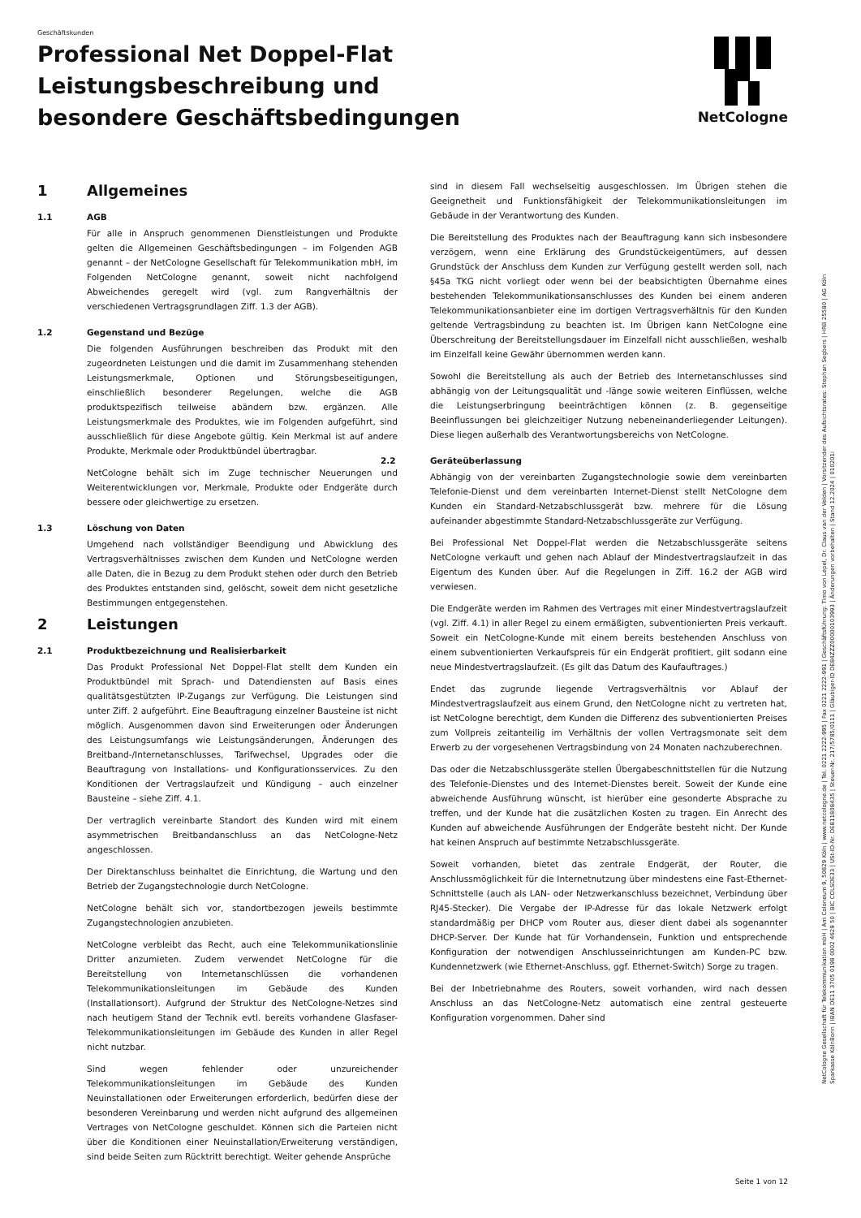Geschäftskunden
Professional Net Doppel-Flat
Leistungsbeschreibung und
besondere Geschäftsbedingungen
NetCologne
1 Allgemeines
1.1 AGB
Für alle in Anspruch genommenen Dienstleistungen und Produkte gelten die Allgemeinen Geschäftsbedingungen – im Folgenden AGB genannt – der NetCologne Gesellschaft für Telekommunikation mbH, im Folgenden NetCologne genannt, soweit nicht nachfolgend Abweichendes geregelt wird (vgl. zum Rangverhältnis der verschiedenen Vertragsgrundlagen Ziff. 1.3 der AGB).
1.2 Gegenstand und Bezüge
Die folgenden Ausführungen beschreiben das Produkt mit den zugeordneten Leistungen und die damit im Zusammenhang stehenden Leistungsmerkmale, Optionen und Störungsbeseitigungen, einschließlich besonderer Regelungen, welche die AGB produktspezifisch teilweise abändern bzw. ergänzen. Alle Leistungsmerkmale des Produktes, wie im Folgenden aufgeführt, sind ausschließlich für diese Angebote gültig. Kein Merkmal ist auf andere Produkte, Merkmale oder Produktbündel übertragbar.
NetCologne behält sich im Zuge technischer Neuerungen und Weiterentwicklungen vor, Merkmale, Produkte oder Endgeräte durch bessere oder gleichwertige zu ersetzen.
1.3 Löschung von Daten
Umgehend nach vollständiger Beendigung und Abwicklung des Vertragsverhältnisses zwischen dem Kunden und NetCologne werden alle Daten, die in Bezug zu dem Produkt stehen oder durch den Betrieb des Produktes entstanden sind, gelöscht, soweit dem nicht gesetzliche Bestimmungen entgegenstehen.
2 Leistungen
2.1 Produktbezeichnung und Realisierbarkeit
Das Produkt Professional Net Doppel-Flat stellt dem Kunden ein Produktbündel mit Sprach- und Datendiensten auf Basis eines qualitätsgestützten IP-Zugangs zur Verfügung. Die Leistungen sind unter Ziff. 2 aufgeführt. Eine Beauftragung einzelner Bausteine ist nicht möglich. Ausgenommen davon sind Erweiterungen oder Änderungen des Leistungsumfangs wie Leistungsänderungen, Änderungen des Breitband-/Internetanschlusses, Tarifwechsel, Upgrades oder die Beauftragung von Installations- und Konfigurationsservices. Zu den Konditionen der Vertragslaufzeit und Kündigung – auch einzelner Bausteine – siehe Ziff. 4.1.
Der vertraglich vereinbarte Standort des Kunden wird mit einem asymmetrischen Breitbandanschluss an das NetCologne-Netz angeschlossen.
Der Direktanschluss beinhaltet die Einrichtung, die Wartung und den Betrieb der Zugangstechnologie durch NetCologne.
NetCologne behält sich vor, standortbezogen jeweils bestimmte Zugangstechnologien anzubieten.
NetCologne verbleibt das Recht, auch eine Telekommunikationslinie Dritter anzumieten. Zudem verwendet NetCologne für die Bereitstellung von Internetanschlüssen die vorhandenen Telekommunikationsleitungen im Gebäude des Kunden (Installationsort). Aufgrund der Struktur des NetCologne-Netzes sind nach heutigem Stand der Technik evtl. bereits vorhandene Glasfaser-Telekommunikationsleitungen im Gebäude des Kunden in aller Regel nicht nutzbar.
Sind wegen fehlender oder unzureichender Telekommunikationsleitungen im Gebäude des Kunden Neuinstallationen oder Erweiterungen erforderlich, bedürfen diese der besonderen Vereinbarung und werden nicht aufgrund des allgemeinen Vertrages von NetCologne geschuldet. Können sich die Parteien nicht über die Konditionen einer Neuinstallation/Erweiterung verständigen, sind beide Seiten zum Rücktritt berechtigt. Weiter gehende Ansprüche
sind in diesem Fall wechselseitig ausgeschlossen. Im Übrigen stehen die Geeignetheit und Funktionsfähigkeit der Telekommunikationsleitungen im Gebäude in der Verantwortung des Kunden.
Die Bereitstellung des Produktes nach der Beauftragung kann sich insbesondere verzögern, wenn eine Erklärung des Grundstückeigentümers, auf dessen Grundstück der Anschluss dem Kunden zur Verfügung gestellt werden soll, nach §45a TKG nicht vorliegt oder wenn bei der beabsichtigten Übernahme eines bestehenden Telekommunikationsanschlusses des Kunden bei einem anderen Telekommunikationsanbieter eine im dortigen Vertragsverhältnis für den Kunden geltende Vertragsbindung zu beachten ist. Im Übrigen kann NetCologne eine Überschreitung der Bereitstellungsdauer im Einzelfall nicht ausschließen, weshalb im Einzelfall keine Gewähr übernommen werden kann.
Sowohl die Bereitstellung als auch der Betrieb des Internetanschlusses sind abhängig von der Leitungsqualität und -länge sowie weiteren Einflüssen, welche die Leistungserbringung beeinträchtigen können (z. B. gegenseitige Beeinflussungen bei gleichzeitiger Nutzung nebeneinanderliegender Leitungen). Diese liegen außerhalb des Verantwortungsbereichs von NetCologne.
2.2 Geräteüberlassung
Abhängig von der vereinbarten Zugangstechnologie sowie dem vereinbarten Telefonie-Dienst und dem vereinbarten Internet-Dienst stellt NetCologne dem Kunden ein Standard-Netzabschlussgerät bzw. mehrere für die Lösung aufeinander abgestimmte Standard-Netzabschlussgeräte zur Verfügung.
Bei Professional Net Doppel-Flat werden die Netzabschlussgeräte seitens NetCologne verkauft und gehen nach Ablauf der Mindestvertragslaufzeit in das Eigentum des Kunden über. Auf die Regelungen in Ziff. 16.2 der AGB wird verwiesen.
Die Endgeräte werden im Rahmen des Vertrages mit einer Mindestvertragslaufzeit (vgl. Ziff. 4.1) in aller Regel zu einem ermäßigten, subventionierten Preis verkauft. Soweit ein NetCologne-Kunde mit einem bereits bestehenden Anschluss von einem subventionierten Verkaufspreis für ein Endgerät profitiert, gilt sodann eine neue Mindestvertragslaufzeit. (Es gilt das Datum des Kaufauftrages.)
Endet das zugrunde liegende Vertragsverhältnis vor Ablauf der Mindestvertragslaufzeit aus einem Grund, den NetCologne nicht zu vertreten hat, ist NetCologne berechtigt, dem Kunden die Differenz des subventionierten Preises zum Vollpreis zeitanteilig im Verhältnis der vollen Vertragsmonate seit dem Erwerb zu der vorgesehenen Vertragsbindung von 24 Monaten nachzuberechnen.
Das oder die Netzabschlussgeräte stellen Übergabeschnittstellen für die Nutzung des Telefonie-Dienstes und des Internet-Dienstes bereit. Soweit der Kunde eine abweichende Ausführung wünscht, ist hierüber eine gesonderte Absprache zu treffen, und der Kunde hat die zusätzlichen Kosten zu tragen. Ein Anrecht des Kunden auf abweichende Ausführungen der Endgeräte besteht nicht. Der Kunde hat keinen Anspruch auf bestimmte Netzabschlussgeräte.
Soweit vorhanden, bietet das zentrale Endgerät, der Router, die Anschlussmöglichkeit für die Internetnutzung über mindestens eine Fast-Ethernet-Schnittstelle (auch als LAN- oder Netzwerkanschluss bezeichnet, Verbindung über RJ45-Stecker). Die Vergabe der IP-Adresse für das lokale Netzwerk erfolgt standardmäßig per DHCP vom Router aus, dieser dient dabei als sogenannter DHCP-Server. Der Kunde hat für Vorhandensein, Funktion und entsprechende Konfiguration der notwendigen Anschlusseinrichtungen am Kunden-PC bzw. Kundennetzwerk (wie Ethernet-Anschluss, ggf. Ethernet-Switch) Sorge zu tragen.
Bei der Inbetriebnahme des Routers, soweit vorhanden, wird nach dessen Anschluss an das NetCologne-Netz automatisch eine zentral gesteuerte Konfiguration vorgenommen. Daher sind
NetCologne Gesellschaft für Telekommunikation mbH | Am Coloneum 9, 50829 Köln | www.netcologne.de | Tel. 0221 2222-995 | Fax 0221 2222-991 | Geschäftsführung: Timo von Lepel, Dr. Claus van der Velden | Vorsitzender des Aufsichtsrates: Stephan Segbers | HRB 25580 | AG Köln
Sparkasse KölnBonn | IBAN DE11 3705 0198 0002 4629 50 | BIC COLSDE33 | USt-ID-Nr. DE811808435 | Steuer-Nr. 217/5785/0111 | Gläubiger-ID DE84ZZZ00000103993 | Änderungen vorbehalten | Stand 12.2024 | 010201i
Seite 1 von 12